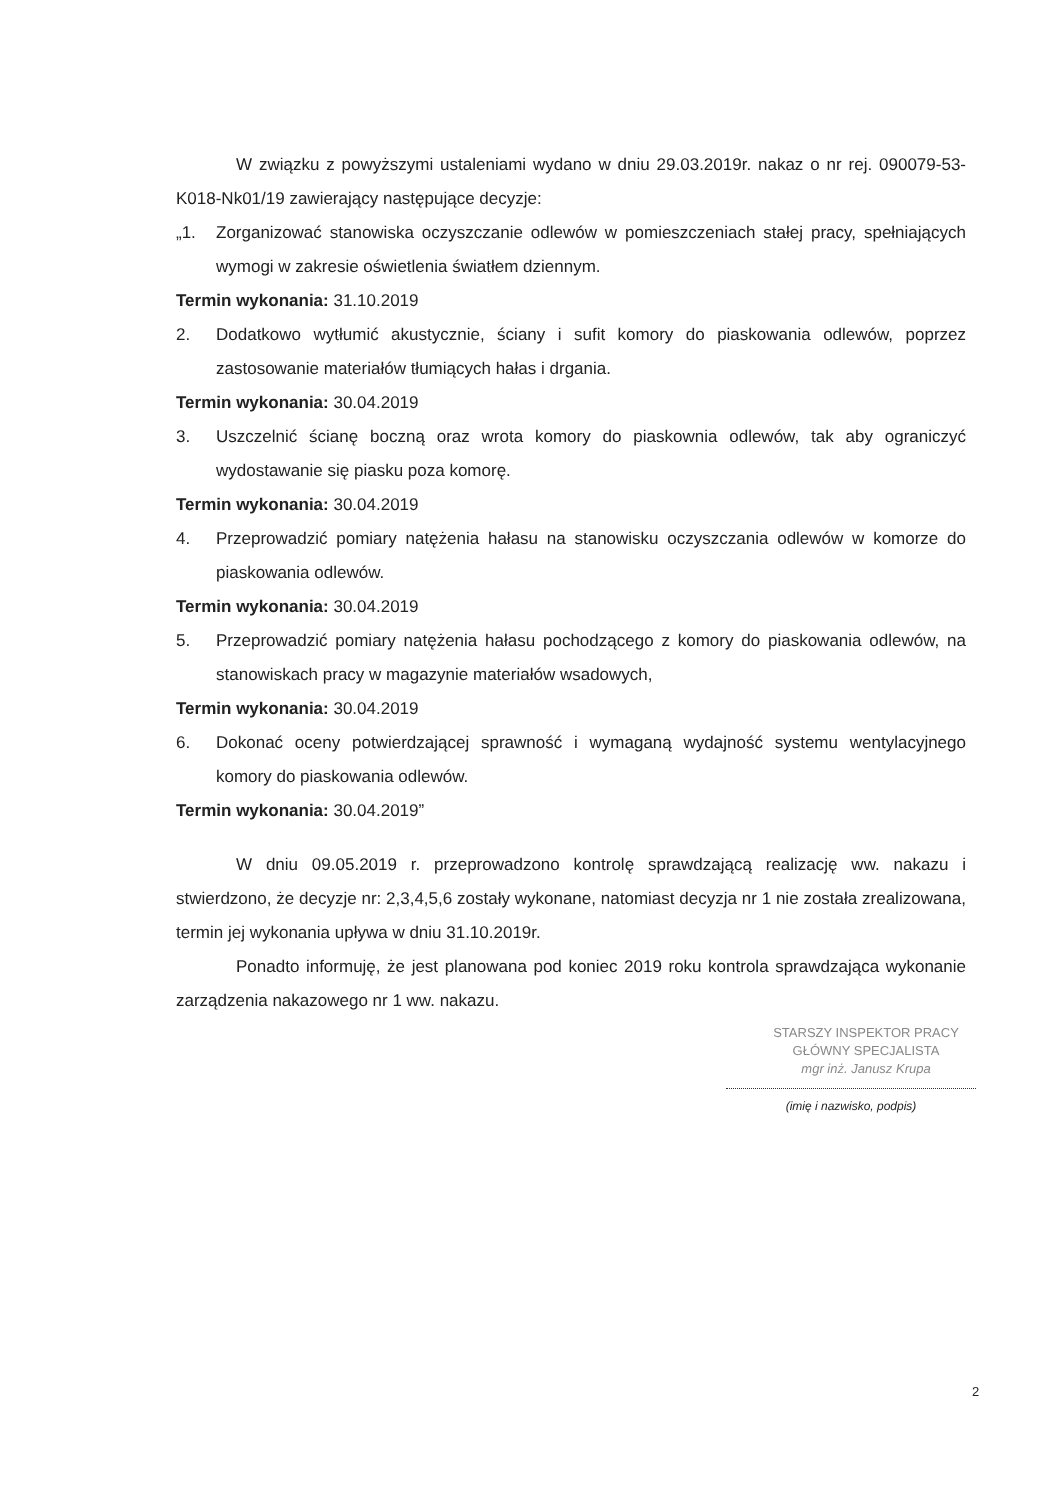W związku z powyższymi ustaleniami wydano w dniu 29.03.2019r. nakaz o nr rej. 090079-53-K018-Nk01/19 zawierający następujące decyzje:
„1. Zorganizować stanowiska oczyszczanie odlewów w pomieszczeniach stałej pracy, spełniających wymogi w zakresie oświetlenia światłem dziennym.
Termin wykonania: 31.10.2019
2. Dodatkowo wytłumić akustycznie, ściany i sufit komory do piaskowania odlewów, poprzez zastosowanie materiałów tłumiących hałas i drgania.
Termin wykonania: 30.04.2019
3. Uszczelnić ścianę boczną oraz wrota komory do piaskownia odlewów, tak aby ograniczyć wydostawanie się piasku poza komorę.
Termin wykonania: 30.04.2019
4. Przeprowadzić pomiary natężenia hałasu na stanowisku oczyszczania odlewów w komorze do piaskowania odlewów.
Termin wykonania: 30.04.2019
5. Przeprowadzić pomiary natężenia hałasu pochodzącego z komory do piaskowania odlewów, na stanowiskach pracy w magazynie materiałów wsadowych,
Termin wykonania: 30.04.2019
6. Dokonać oceny potwierdzającej sprawność i wymaganą wydajność systemu wentylacyjnego komory do piaskowania odlewów.
Termin wykonania: 30.04.2019”
W dniu 09.05.2019 r. przeprowadzono kontrolę sprawdzającą realizację ww. nakazu i stwierdzono, że decyzje nr: 2,3,4,5,6 zostały wykonane, natomiast decyzja nr 1 nie została zrealizowana, termin jej wykonania upływa w dniu 31.10.2019r.
Ponadto informuję, że jest planowana pod koniec 2019 roku kontrola sprawdzająca wykonanie zarządzenia nakazowego nr 1 ww. nakazu.
STARSZY INSPEKTOR PRACY
GŁÓWNY SPECJALISTA
mgr inż. Janusz Krupa
(imię i nazwisko, podpis)
2